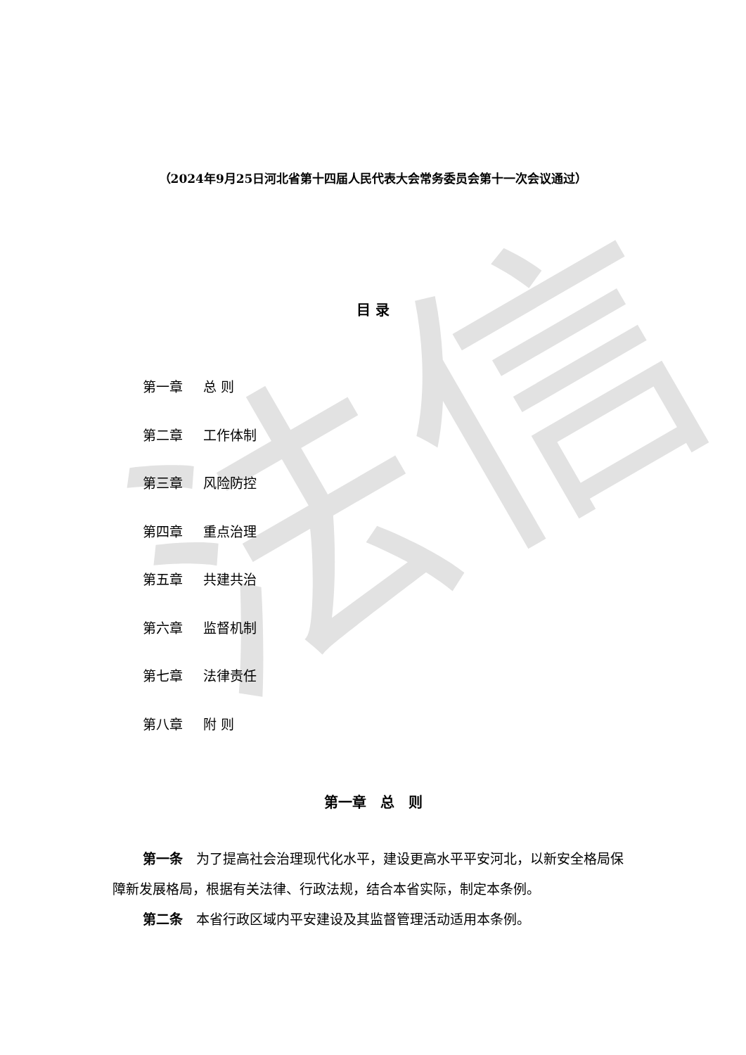法信
（2024年9月25日河北省第十四届人民代表大会常务委员会第十一次会议通过）
目 录
第一章 总 则
第二章 工作体制
第三章 风险防控
第四章 重点治理
第五章 共建共治
第六章 监督机制
第七章 法律责任
第八章 附 则
第一章　总　则
第一条　为了提高社会治理现代化水平，建设更高水平平安河北，以新安全格局保障新发展格局，根据有关法律、行政法规，结合本省实际，制定本条例。
第二条　本省行政区域内平安建设及其监督管理活动适用本条例。